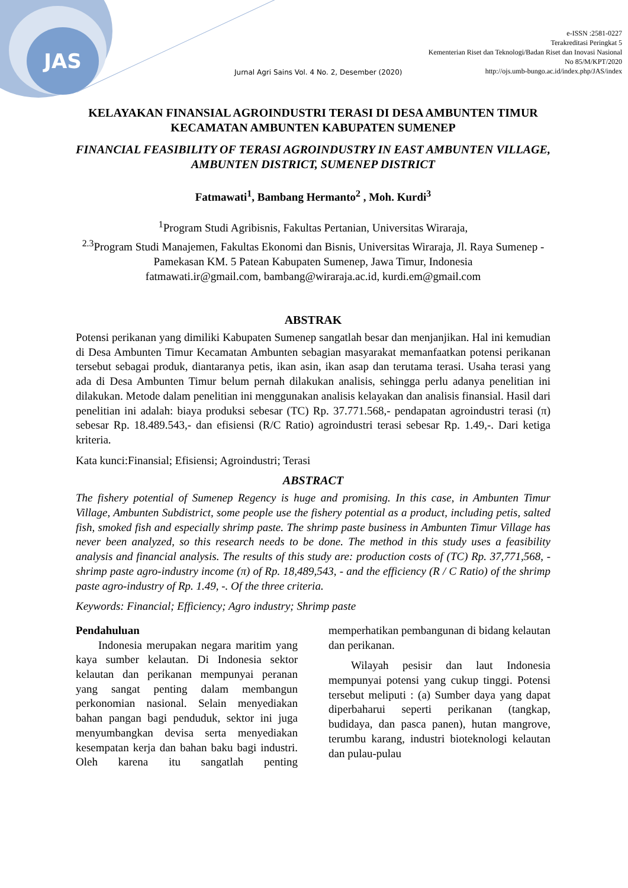JAS
e-ISSN :2581-0227
Terakreditasi Peringkat 5
Kementerian Riset dan Teknologi/Badan Riset dan Inovasi Nasional
No 85/M/KPT/2020
http://ojs.umb-bungo.ac.id/index.php/JAS/index
Jurnal Agri Sains Vol. 4 No. 2, Desember (2020)
KELAYAKAN FINANSIAL AGROINDUSTRI TERASI DI DESA AMBUNTEN TIMUR KECAMATAN AMBUNTEN KABUPATEN SUMENEP
FINANCIAL FEASIBILITY OF TERASI AGROINDUSTRY IN EAST AMBUNTEN VILLAGE, AMBUNTEN DISTRICT, SUMENEP DISTRICT
Fatmawati<sup>1</sup>, Bambang Hermanto<sup>2</sup> , Moh. Kurdi<sup>3</sup>
<sup>1</sup> Program Studi Agribisnis, Fakultas Pertanian, Universitas Wiraraja,
<sup>2.3</sup>Program Studi Manajemen, Fakultas Ekonomi dan Bisnis, Universitas Wiraraja, Jl. Raya Sumenep - Pamekasan KM. 5 Patean Kabupaten Sumenep, Jawa Timur, Indonesia
fatmawati.ir@gmail.com, bambang@wiraraja.ac.id, kurdi.em@gmail.com
ABSTRAK
Potensi perikanan yang dimiliki Kabupaten Sumenep sangatlah besar dan menjanjikan. Hal ini kemudian di Desa Ambunten Timur Kecamatan Ambunten sebagian masyarakat memanfaatkan potensi perikanan tersebut sebagai produk, diantaranya petis, ikan asin, ikan asap dan terutama terasi. Usaha terasi yang ada di Desa Ambunten Timur belum pernah dilakukan analisis, sehingga perlu adanya penelitian ini dilakukan. Metode dalam penelitian ini menggunakan analisis kelayakan dan analisis finansial. Hasil dari penelitian ini adalah: biaya produksi sebesar (TC) Rp. 37.771.568,- pendapatan agroindustri terasi (π) sebesar Rp. 18.489.543,- dan efisiensi (R/C Ratio) agroindustri terasi sebesar Rp. 1.49,-. Dari ketiga kriteria.
Kata kunci:Finansial; Efisiensi; Agroindustri; Terasi
ABSTRACT
The fishery potential of Sumenep Regency is huge and promising. In this case, in Ambunten Timur Village, Ambunten Subdistrict, some people use the fishery potential as a product, including petis, salted fish, smoked fish and especially shrimp paste. The shrimp paste business in Ambunten Timur Village has never been analyzed, so this research needs to be done. The method in this study uses a feasibility analysis and financial analysis. The results of this study are: production costs of (TC) Rp. 37,771,568, - shrimp paste agro-industry income (π) of Rp. 18,489,543, - and the efficiency (R / C Ratio) of the shrimp paste agro-industry of Rp. 1.49, -. Of the three criteria.
Keywords: Financial; Efficiency; Agro industry; Shrimp paste
Pendahuluan
  Indonesia merupakan negara maritim yang kaya sumber kelautan. Di Indonesia sektor kelautan dan perikanan mempunyai peranan yang sangat penting dalam membangun perkonomian nasional. Selain menyediakan bahan pangan bagi penduduk, sektor ini juga menyumbangkan devisa serta menyediakan kesempatan kerja dan bahan baku bagi industri. Oleh karena itu sangatlah penting memperhatikan pembangunan di bidang kelautan dan perikanan.
  Wilayah pesisir dan laut Indonesia mempunyai potensi yang cukup tinggi. Potensi tersebut meliputi : (a) Sumber daya yang dapat diperbaharui seperti perikanan (tangkap, budidaya, dan pasca panen), hutan mangrove, terumbu karang, industri bioteknologi kelautan dan pulau-pulau